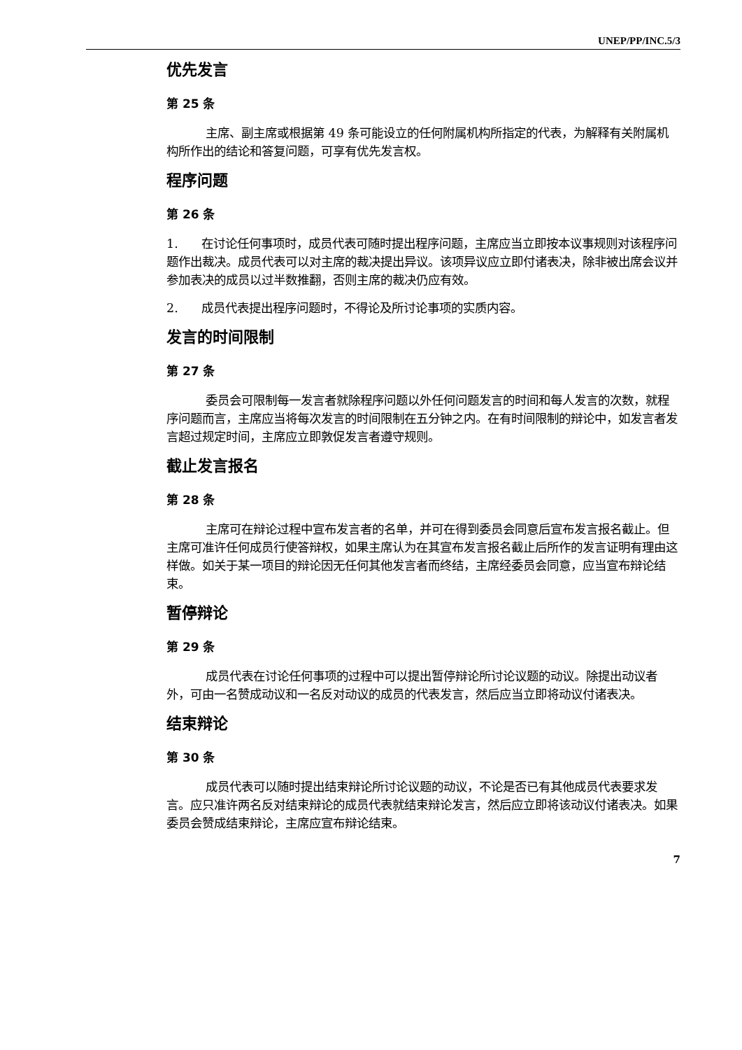UNEP/PP/INC.5/3
优先发言
第 25 条
主席、副主席或根据第 49 条可能设立的任何附属机构所指定的代表，为解释有关附属机构所作出的结论和答复问题，可享有优先发言权。
程序问题
第 26 条
1. 在讨论任何事项时，成员代表可随时提出程序问题，主席应当立即按本议事规则对该程序问题作出裁决。成员代表可以对主席的裁决提出异议。该项异议应立即付诸表决，除非被出席会议并参加表决的成员以过半数推翻，否则主席的裁决仍应有效。
2. 成员代表提出程序问题时，不得论及所讨论事项的实质内容。
发言的时间限制
第 27 条
委员会可限制每一发言者就除程序问题以外任何问题发言的时间和每人发言的次数，就程序问题而言，主席应当将每次发言的时间限制在五分钟之内。在有时间限制的辩论中，如发言者发言超过规定时间，主席应立即敦促发言者遵守规则。
截止发言报名
第 28 条
主席可在辩论过程中宣布发言者的名单，并可在得到委员会同意后宣布发言报名截止。但主席可准许任何成员行使答辩权，如果主席认为在其宣布发言报名截止后所作的发言证明有理由这样做。如关于某一项目的辩论因无任何其他发言者而终结，主席经委员会同意，应当宣布辩论结束。
暂停辩论
第 29 条
成员代表在讨论任何事项的过程中可以提出暂停辩论所讨论议题的动议。除提出动议者外，可由一名赞成动议和一名反对动议的成员的代表发言，然后应当立即将动议付诸表决。
结束辩论
第 30 条
成员代表可以随时提出结束辩论所讨论议题的动议，不论是否已有其他成员代表要求发言。应只准许两名反对结束辩论的成员代表就结束辩论发言，然后应立即将该动议付诸表决。如果委员会赞成结束辩论，主席应宣布辩论结束。
7